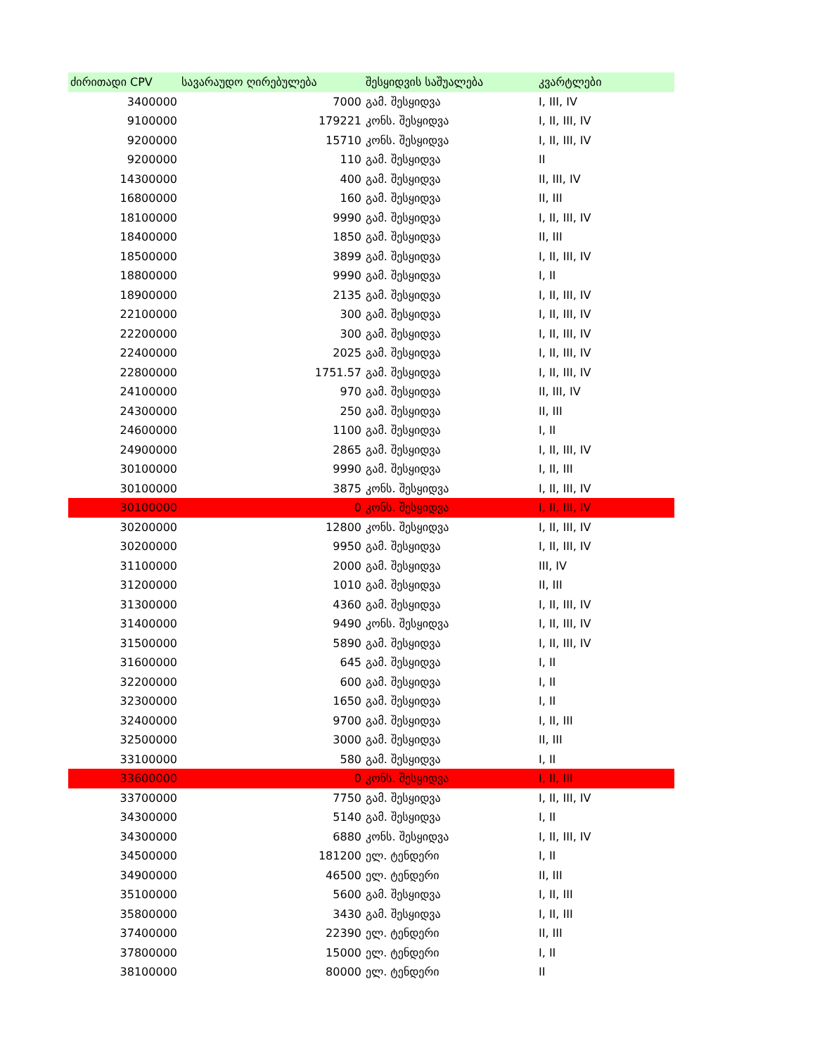| ძირითადი CPV | სავარაუდო ღირებულება | შესყიდვის საშუალება | კვარტლები |
| --- | --- | --- | --- |
| 3400000 | 7000 | გამ. შესყიდვა | I, III, IV |
| 9100000 | 179221 | კონს. შესყიდვა | I, II, III, IV |
| 9200000 | 15710 | კონს. შესყიდვა | I, II, III, IV |
| 9200000 | 110 | გამ. შესყიდვა | II |
| 14300000 | 400 | გამ. შესყიდვა | II, III, IV |
| 16800000 | 160 | გამ. შესყიდვა | II, III |
| 18100000 | 9990 | გამ. შესყიდვა | I, II, III, IV |
| 18400000 | 1850 | გამ. შესყიდვა | II, III |
| 18500000 | 3899 | გამ. შესყიდვა | I, II, III, IV |
| 18800000 | 9990 | გამ. შესყიდვა | I, II |
| 18900000 | 2135 | გამ. შესყიდვა | I, II, III, IV |
| 22100000 | 300 | გამ. შესყიდვა | I, II, III, IV |
| 22200000 | 300 | გამ. შესყიდვა | I, II, III, IV |
| 22400000 | 2025 | გამ. შესყიდვა | I, II, III, IV |
| 22800000 | 1751.57 | გამ. შესყიდვა | I, II, III, IV |
| 24100000 | 970 | გამ. შესყიდვა | II, III, IV |
| 24300000 | 250 | გამ. შესყიდვა | II, III |
| 24600000 | 1100 | გამ. შესყიდვა | I, II |
| 24900000 | 2865 | გამ. შესყიდვა | I, II, III, IV |
| 30100000 | 9990 | გამ. შესყიდვა | I, II, III |
| 30100000 | 3875 | კონს. შესყიდვა | I, II, III, IV |
| 30100000 | 0 | კონს. შესყიდვა | I, II, III, IV |
| 30200000 | 12800 | კონს. შესყიდვა | I, II, III, IV |
| 30200000 | 9950 | გამ. შესყიდვა | I, II, III, IV |
| 31100000 | 2000 | გამ. შესყიდვა | III, IV |
| 31200000 | 1010 | გამ. შესყიდვა | II, III |
| 31300000 | 4360 | გამ. შესყიდვა | I, II, III, IV |
| 31400000 | 9490 | კონს. შესყიდვა | I, II, III, IV |
| 31500000 | 5890 | გამ. შესყიდვა | I, II, III, IV |
| 31600000 | 645 | გამ. შესყიდვა | I, II |
| 32200000 | 600 | გამ. შესყიდვა | I, II |
| 32300000 | 1650 | გამ. შესყიდვა | I, II |
| 32400000 | 9700 | გამ. შესყიდვა | I, II, III |
| 32500000 | 3000 | გამ. შესყიდვა | II, III |
| 33100000 | 580 | გამ. შესყიდვა | I, II |
| 33600000 | 0 | კონს. შესყიდვა | I, II, III |
| 33700000 | 7750 | გამ. შესყიდვა | I, II, III, IV |
| 34300000 | 5140 | გამ. შესყიდვა | I, II |
| 34300000 | 6880 | კონს. შესყიდვა | I, II, III, IV |
| 34500000 | 181200 | ელ. ტენდერი | I, II |
| 34900000 | 46500 | ელ. ტენდერი | II, III |
| 35100000 | 5600 | გამ. შესყიდვა | I, II, III |
| 35800000 | 3430 | გამ. შესყიდვა | I, II, III |
| 37400000 | 22390 | ელ. ტენდერი | II, III |
| 37800000 | 15000 | ელ. ტენდერი | I, II |
| 38100000 | 80000 | ელ. ტენდერი | II |